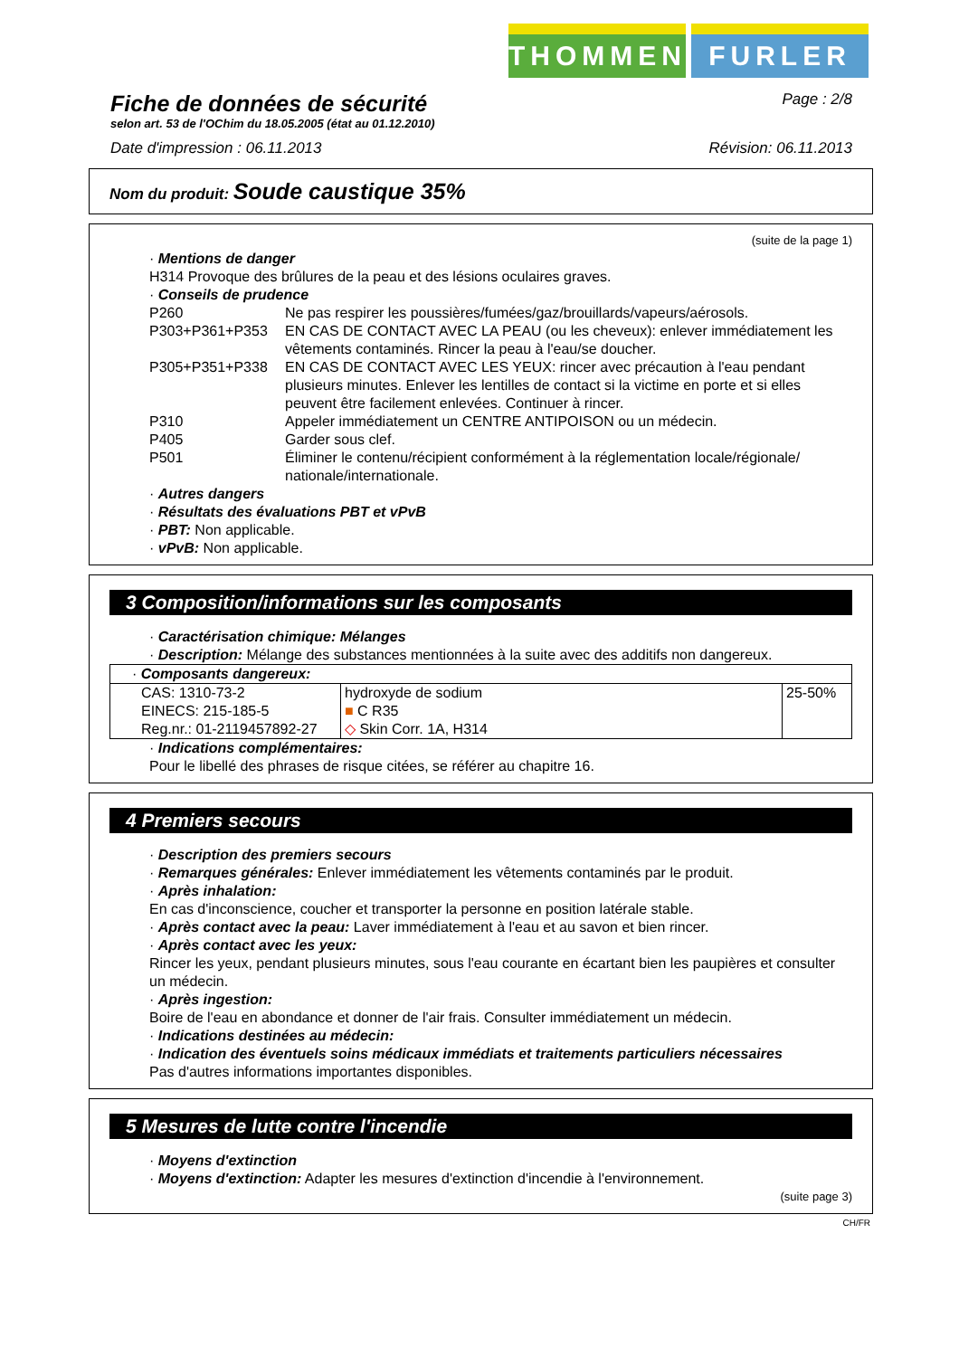THOMMEN FURLER
Fiche de données de sécurité
Page : 2/8
selon art. 53 de l'OChim du 18.05.2005 (état au 01.12.2010)
Date d'impression : 06.11.2013 Révision: 06.11.2013
Nom du produit: Soude caustique 35%
(suite de la page 1)
· Mentions de danger
H314 Provoque des brûlures de la peau et des lésions oculaires graves.
· Conseils de prudence
| P260 | Ne pas respirer les poussières/fumées/gaz/brouillards/vapeurs/aérosols. |
| P303+P361+P353 | EN CAS DE CONTACT AVEC LA PEAU (ou les cheveux): enlever immédiatement les vêtements contaminés. Rincer la peau à l'eau/se doucher. |
| P305+P351+P338 | EN CAS DE CONTACT AVEC LES YEUX: rincer avec précaution à l'eau pendant plusieurs minutes. Enlever les lentilles de contact si la victime en porte et si elles peuvent être facilement enlevées. Continuer à rincer. |
| P310 | Appeler immédiatement un CENTRE ANTIPOISON ou un médecin. |
| P405 | Garder sous clef. |
| P501 | Éliminer le contenu/récipient conformément à la réglementation locale/régionale/ nationale/internationale. |
· Autres dangers
· Résultats des évaluations PBT et vPvB
· PBT: Non applicable.
· vPvB: Non applicable.
3 Composition/informations sur les composants
· Caractérisation chimique: Mélanges
· Description: Mélange des substances mentionnées à la suite avec des additifs non dangereux.
| · Composants dangereux: | | |
| CAS: 1310-73-2 EINECS: 215-185-5 Reg.nr.: 01-2119457892-27 | hydroxyde de sodium ■ C R35 ◇ Skin Corr. 1A, H314 | 25-50% |
· Indications complémentaires:
Pour le libellé des phrases de risque citées, se référer au chapitre 16.
4 Premiers secours
· Description des premiers secours
· Remarques générales: Enlever immédiatement les vêtements contaminés par le produit.
· Après inhalation:
En cas d'inconscience, coucher et transporter la personne en position latérale stable.
· Après contact avec la peau: Laver immédiatement à l'eau et au savon et bien rincer.
· Après contact avec les yeux:
Rincer les yeux, pendant plusieurs minutes, sous l'eau courante en écartant bien les paupières et consulter un médecin.
· Après ingestion:
Boire de l'eau en abondance et donner de l'air frais. Consulter immédiatement un médecin.
· Indications destinées au médecin:
· Indication des éventuels soins médicaux immédiats et traitements particuliers nécessaires
Pas d'autres informations importantes disponibles.
5 Mesures de lutte contre l'incendie
· Moyens d'extinction
· Moyens d'extinction: Adapter les mesures d'extinction d'incendie à l'environnement.
(suite page 3)
CH/FR